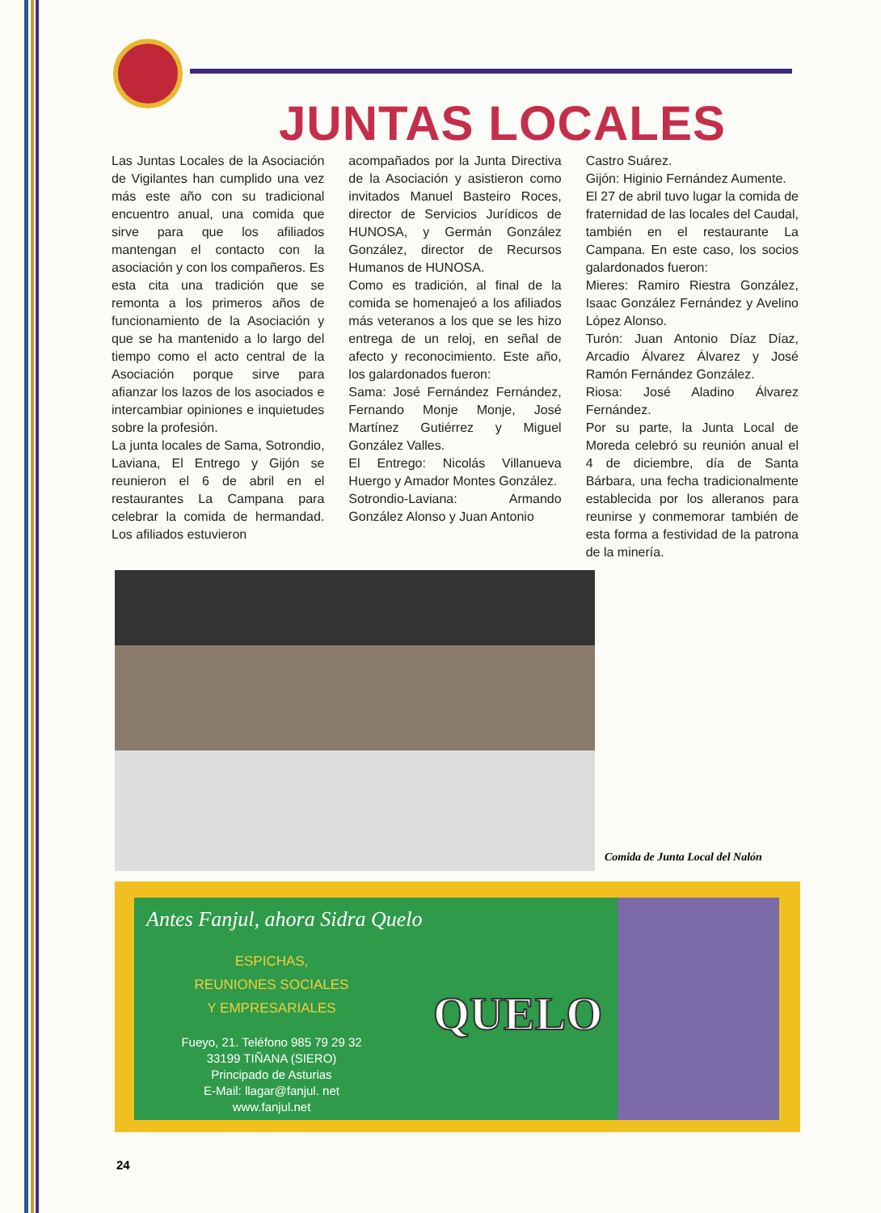JUNTAS LOCALES
Las Juntas Locales de la Asociación de Vigilantes han cumplido una vez más este año con su tradicional encuentro anual, una comida que sirve para que los afiliados mantengan el contacto con la asociación y con los compañeros. Es esta cita una tradición que se remonta a los primeros años de funcionamiento de la Asociación y que se ha mantenido a lo largo del tiempo como el acto central de la Asociación porque sirve para afianzar los lazos de los asociados e intercambiar opiniones e inquietudes sobre la profesión.
La junta locales de Sama, Sotrondio, Laviana, El Entrego y Gijón se reunieron el 6 de abril en el restaurantes La Campana para celebrar la comida de hermandad. Los afiliados estuvieron
acompañados por la Junta Directiva de la Asociación y asistieron como invitados Manuel Basteiro Roces, director de Servicios Jurídicos de HUNOSA, y Germán González González, director de Recursos Humanos de HUNOSA.
Como es tradición, al final de la comida se homenajeó a los afiliados más veteranos a los que se les hizo entrega de un reloj, en señal de afecto y reconocimiento. Este año, los galardonados fueron:
Sama: José Fernández Fernández, Fernando Monje Monje, José Martínez Gutiérrez y Miguel González Valles.
El Entrego: Nicolás Villanueva Huergo y Amador Montes González.
Sotrondio-Laviana: Armando González Alonso y Juan Antonio
Castro Suárez.
Gijón: Higinio Fernández Aumente.
El 27 de abril tuvo lugar la comida de fraternidad de las locales del Caudal, también en el restaurante La Campana. En este caso, los socios galardonados fueron:
Mieres: Ramiro Riestra González, Isaac González Fernández y Avelino López Alonso.
Turón: Juan Antonio Díaz Díaz, Arcadio Álvarez Álvarez y José Ramón Fernández González.
Riosa: José Aladino Álvarez Fernández.
Por su parte, la Junta Local de Moreda celebró su reunión anual el 4 de diciembre, día de Santa Bárbara, una fecha tradicionalmente establecida por los alleranos para reunirse y conmemorar también de esta forma a festividad de la patrona de la minería.
Comida de Junta Local del Nalón
Antes Fanjul, ahora Sidra Quelo
ESPICHAS,
REUNIONES SOCIALES
Y EMPRESARIALES
Fueyo, 21. Teléfono 985 79 29 32
33199 TIÑANA (SIERO)
Principado de Asturias
E-Mail: llagar@fanjul. net
www.fanjul.net
QUELO
24